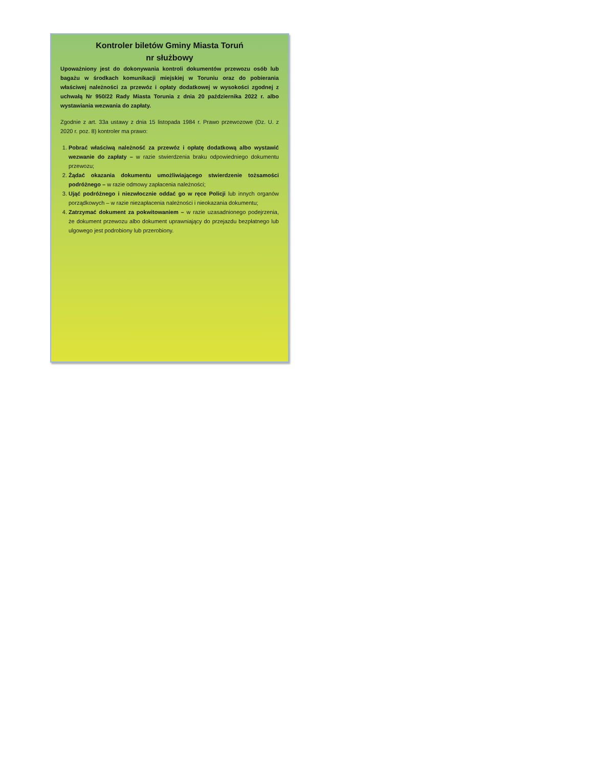Kontroler biletów Gminy Miasta Toruń
nr służbowy
Upoważniony jest do dokonywania kontroli dokumentów przewozu osób lub bagażu w środkach komunikacji miejskiej w Toruniu oraz do pobierania właściwej należności za przewóz i opłaty dodatkowej w wysokości zgodnej z uchwałą Nr 950/22 Rady Miasta Torunia z dnia 20 października 2022 r. albo wystawiania wezwania do zapłaty.
Zgodnie z art. 33a ustawy z dnia 15 listopada 1984 r. Prawo przewozowe (Dz. U. z 2020 r. poz. 8) kontroler ma prawo:
1. Pobrać właściwą należność za przewóz i opłatę dodatkową albo wystawić wezwanie do zapłaty – w razie stwierdzenia braku odpowiedniego dokumentu przewozu;
2. Żądać okazania dokumentu umożliwiającego stwierdzenie tożsamości podróżnego – w razie odmowy zapłacenia należności;
3. Ująć podróżnego i niezwłocznie oddać go w ręce Policji lub innych organów porządkowych – w razie niezapłacenia należności i nieokazania dokumentu;
4. Zatrzymać dokument za pokwitowaniem – w razie uzasadnionego podejrzenia, że dokument przewozu albo dokument uprawniający do przejazdu bezpłatnego lub ulgowego jest podrobiony lub przerobiony.